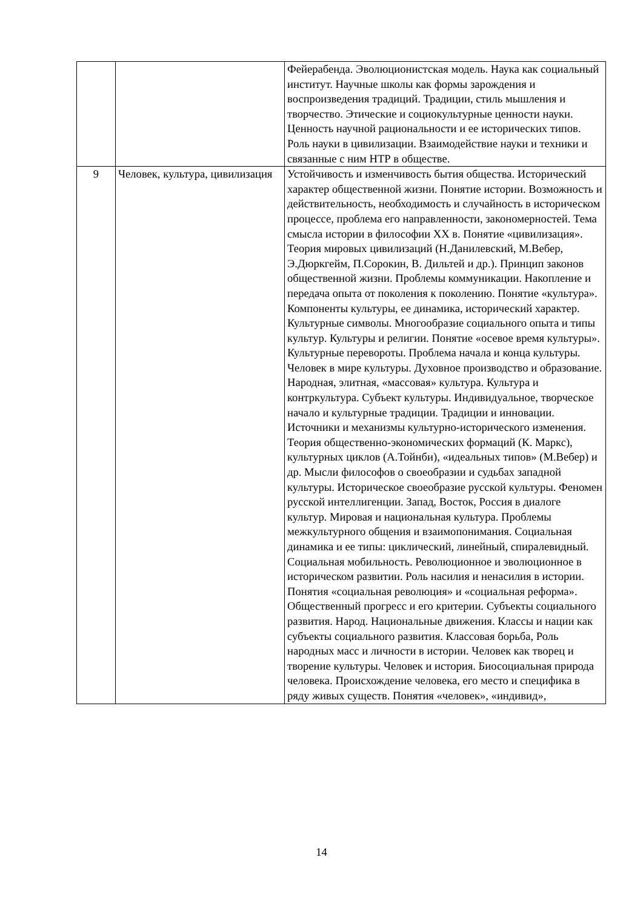| | | Фейерабенда. Эволюционистская модель. Наука как социальный институт. Научные школы как формы зарождения и воспроизведения традиций. Традиции, стиль мышления и творчество. Этические и социокультурные ценности науки. Ценность научной рациональности и ее исторических типов. Роль науки в цивилизации. Взаимодействие науки и техники и связанные с ним НТР в обществе. |
| 9 | Человек, культура, цивилизация | Устойчивость и изменчивость бытия общества. Исторический характер общественной жизни. Понятие истории. Возможность и действительность, необходимость и случайность в историческом процессе, проблема его направленности, закономерностей. Тема смысла истории в философии XX в. Понятие «цивилизация». Теория мировых цивилизаций (Н.Данилевский, М.Вебер, Э.Дюркгейм, П.Сорокин, В. Дильтей и др.). Принцип законов общественной жизни. Проблемы коммуникации. Накопление и передача опыта от поколения к поколению. Понятие «культура». Компоненты культуры, ее динамика, исторический характер. Культурные символы. Многообразие социального опыта и типы культур. Культуры и религии. Понятие «осевое время культуры». Культурные перевороты. Проблема начала и конца культуры. Человек в мире культуры. Духовное производство и образование. Народная, элитная, «массовая» культура. Культура и контркультура. Субъект культуры. Индивидуальное, творческое начало и культурные традиции. Традиции и инновации. Источники и механизмы культурно-исторического изменения. Теория общественно-экономических формаций (К. Маркс), культурных циклов (А.Тойнби), «идеальных типов» (М.Вебер) и др. Мысли философов о своеобразии и судьбах западной культуры. Историческое своеобразие русской культуры. Феномен русской интеллигенции. Запад, Восток, Россия в диалоге культур. Мировая и национальная культура. Проблемы межкультурного общения и взаимопонимания. Социальная динамика и ее типы: циклический, линейный, спиралевидный. Социальная мобильность. Революционное и эволюционное в историческом развитии. Роль насилия и ненасилия в истории. Понятия «социальная революция» и «социальная реформа». Общественный прогресс и его критерии. Субъекты социального развития. Народ. Национальные движения. Классы и нации как субъекты социального развития. Классовая борьба, Роль народных масс и личности в истории. Человек как творец и творение культуры. Человек и история. Биосоциальная природа человека. Происхождение человека, его место и специфика в ряду живых существ. Понятия «человек», «индивид», |
14